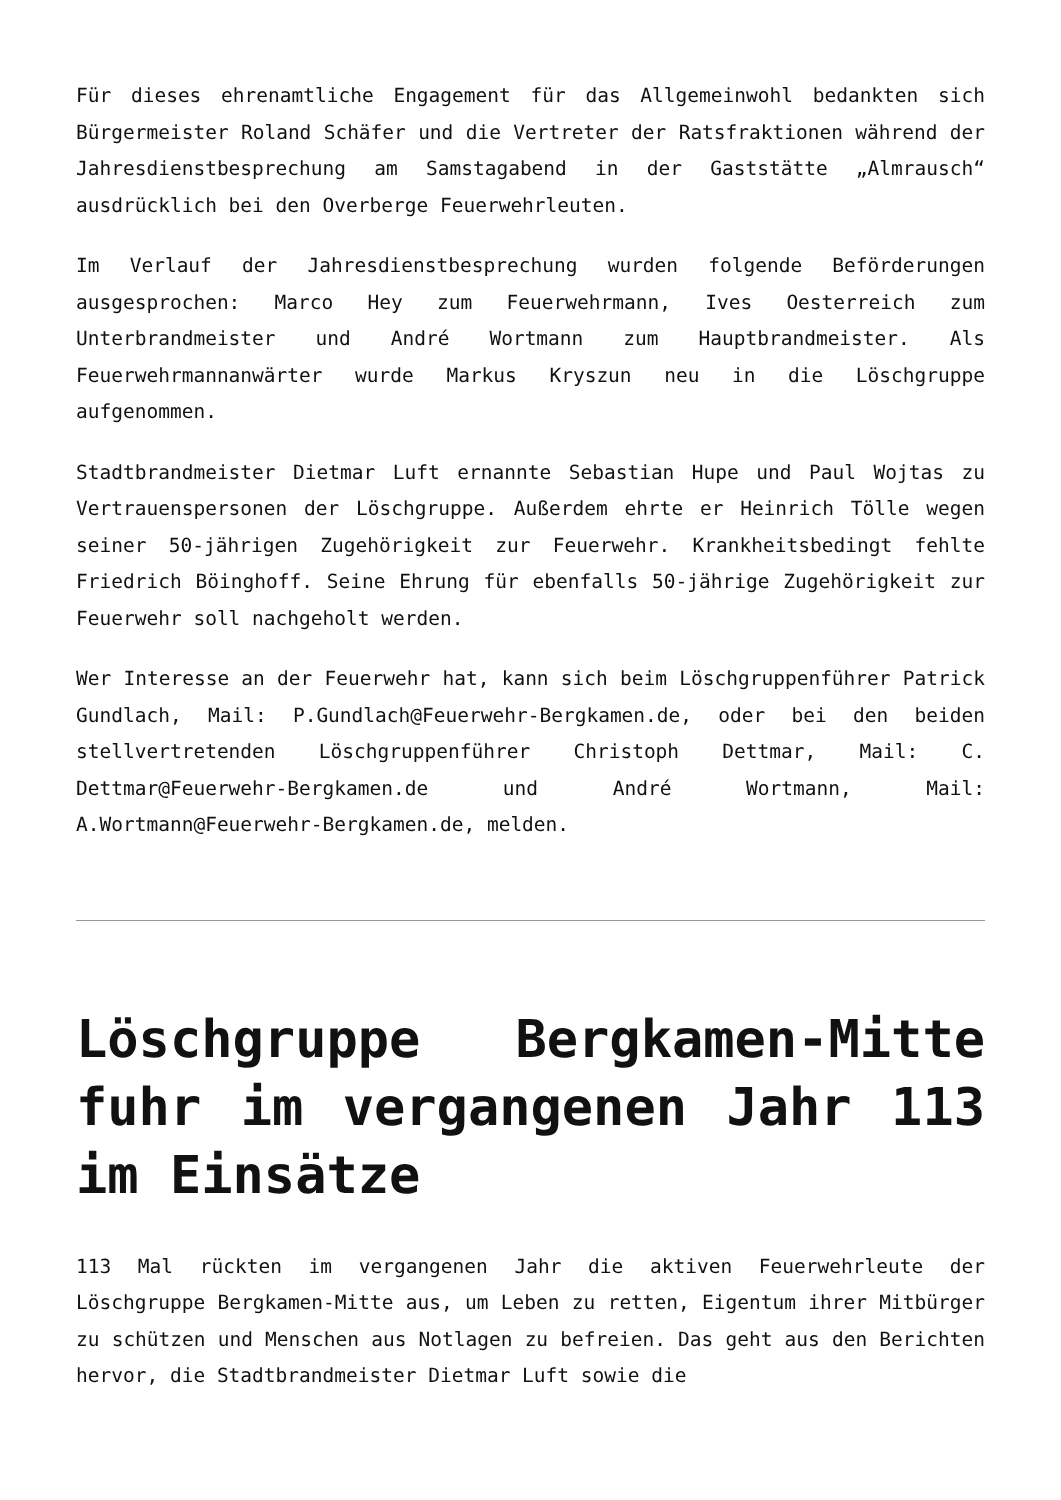Für dieses ehrenamtliche Engagement für das Allgemeinwohl bedankten sich Bürgermeister Roland Schäfer und die Vertreter der Ratsfraktionen während der Jahresdienstbesprechung am Samstagabend in der Gaststätte „Almrausch“ ausdrücklich bei den Overberge Feuerwehrleuten.
Im Verlauf der Jahresdienstbesprechung wurden folgende Beförderungen ausgesprochen: Marco Hey zum Feuerwehrmann, Ives Oesterreich zum Unterbrandmeister und André Wortmann zum Hauptbrandmeister. Als Feuerwehrmannanwärter wurde Markus Kryszun neu in die Löschgruppe aufgenommen.
Stadtbrandmeister Dietmar Luft ernannte Sebastian Hupe und Paul Wojtas zu Vertrauenspersonen der Löschgruppe. Außerdem ehrte er Heinrich Tölle wegen seiner 50-jährigen Zugehörigkeit zur Feuerwehr. Krankheitsbedingt fehlte Friedrich Böinghoff. Seine Ehrung für ebenfalls 50-jährige Zugehörigkeit zur Feuerwehr soll nachgeholt werden.
Wer Interesse an der Feuerwehr hat, kann sich beim Löschgruppenführer Patrick Gundlach, Mail: P.Gundlach@Feuerwehr-Bergkamen.de, oder bei den beiden stellvertretenden Löschgruppenführer Christoph Dettmar, Mail: C. Dettmar@Feuerwehr-Bergkamen.de und André Wortmann, Mail: A.Wortmann@Feuerwehr-Bergkamen.de, melden.
Löschgruppe Bergkamen-Mitte fuhr im vergangenen Jahr 113 im Einsätze
113 Mal rückten im vergangenen Jahr die aktiven Feuerwehrleute der Löschgruppe Bergkamen-Mitte aus, um Leben zu retten, Eigentum ihrer Mitbürger zu schützen und Menschen aus Notlagen zu befreien. Das geht aus den Berichten hervor, die Stadtbrandmeister Dietmar Luft sowie die